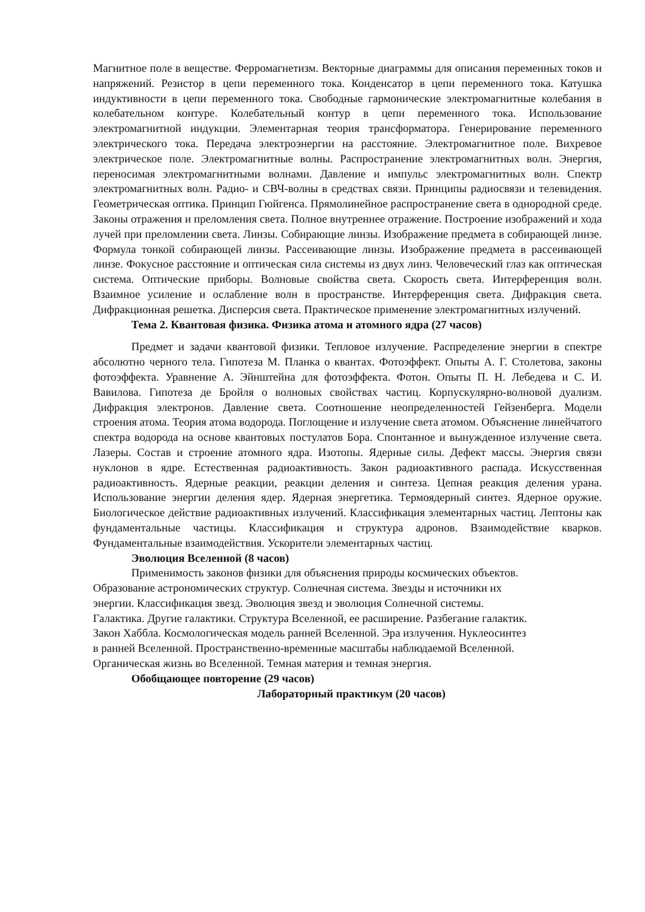Магнитное поле в веществе. Ферромагнетизм. Векторные диаграммы для описания переменных токов и напряжений. Резистор в цепи переменного тока. Конденсатор в цепи переменного тока. Катушка индуктивности в цепи переменного тока. Свободные гармонические электромагнитные колебания в колебательном контуре. Колебательный контур в цепи переменного тока. Использование электромагнитной индукции. Элементарная теория трансформатора. Генерирование переменного электрического тока. Передача электроэнергии на расстояние. Электромагнитное поле. Вихревое электрическое поле. Электромагнитные волны. Распространение электромагнитных волн. Энергия, переносимая электромагнитными волнами. Давление и импульс электромагнитных волн. Спектр электромагнитных волн. Радио- и СВЧ-волны в средствах связи. Принципы радиосвязи и телевидения. Геометрическая оптика. Принцип Гюйгенса. Прямолинейное распространение света в однородной среде. Законы отражения и преломления света. Полное внутреннее отражение. Построение изображений и хода лучей при преломлении света. Линзы. Собирающие линзы. Изображение предмета в собирающей линзе. Формула тонкой собирающей линзы. Рассеивающие линзы. Изображение предмета в рассеивающей линзе. Фокусное расстояние и оптическая сила системы из двух линз. Человеческий глаз как оптическая система. Оптические приборы. Волновые свойства света. Скорость света. Интерференция волн. Взаимное усиление и ослабление волн в пространстве. Интерференция света. Дифракция света. Дифракционная решетка. Дисперсия света. Практическое применение электромагнитных излучений.
Тема 2. Квантовая физика. Физика атома и атомного ядра (27 часов)
Предмет и задачи квантовой физики. Тепловое излучение. Распределение энергии в спектре абсолютно черного тела. Гипотеза М. Планка о квантах. Фотоэффект. Опыты А. Г. Столетова, законы фотоэффекта. Уравнение А. Эйнштейна для фотоэффекта. Фотон. Опыты П. Н. Лебедева и С. И. Вавилова. Гипотеза де Бройля о волновых свойствах частиц. Корпускулярно-волновой дуализм. Дифракция электронов. Давление света. Соотношение неопределенностей Гейзенберга. Модели строения атома. Теория атома водорода. Поглощение и излучение света атомом. Объяснение линейчатого спектра водорода на основе квантовых постулатов Бора. Спонтанное и вынужденное излучение света. Лазеры. Состав и строение атомного ядра. Изотопы. Ядерные силы. Дефект массы. Энергия связи нуклонов в ядре. Естественная радиоактивность. Закон радиоактивного распада. Искусственная радиоактивность. Ядерные реакции, реакции деления и синтеза. Цепная реакция деления урана. Использование энергии деления ядер. Ядерная энергетика. Термоядерный синтез. Ядерное оружие. Биологическое действие радиоактивных излучений. Классификация элементарных частиц. Лептоны как фундаментальные частицы. Классификация и структура адронов. Взаимодействие кварков. Фундаментальные взаимодействия. Ускорители элементарных частиц.
Эволюция Вселенной (8 часов)
Применимость законов физики для объяснения природы космических объектов.
Образование астрономических структур. Солнечная система. Звезды и источники их
энергии. Классификация звезд. Эволюция звезд и эволюция Солнечной системы.
Галактика. Другие галактики. Структура Вселенной, ее расширение. Разбегание галактик.
Закон Хаббла. Космологическая модель ранней Вселенной. Эра излучения. Нуклеосинтез
в ранней Вселенной. Пространственно-временные масштабы наблюдаемой Вселенной.
Органическая жизнь во Вселенной. Темная материя и темная энергия.
Обобщающее повторение (29 часов)
Лабораторный практикум (20 часов)